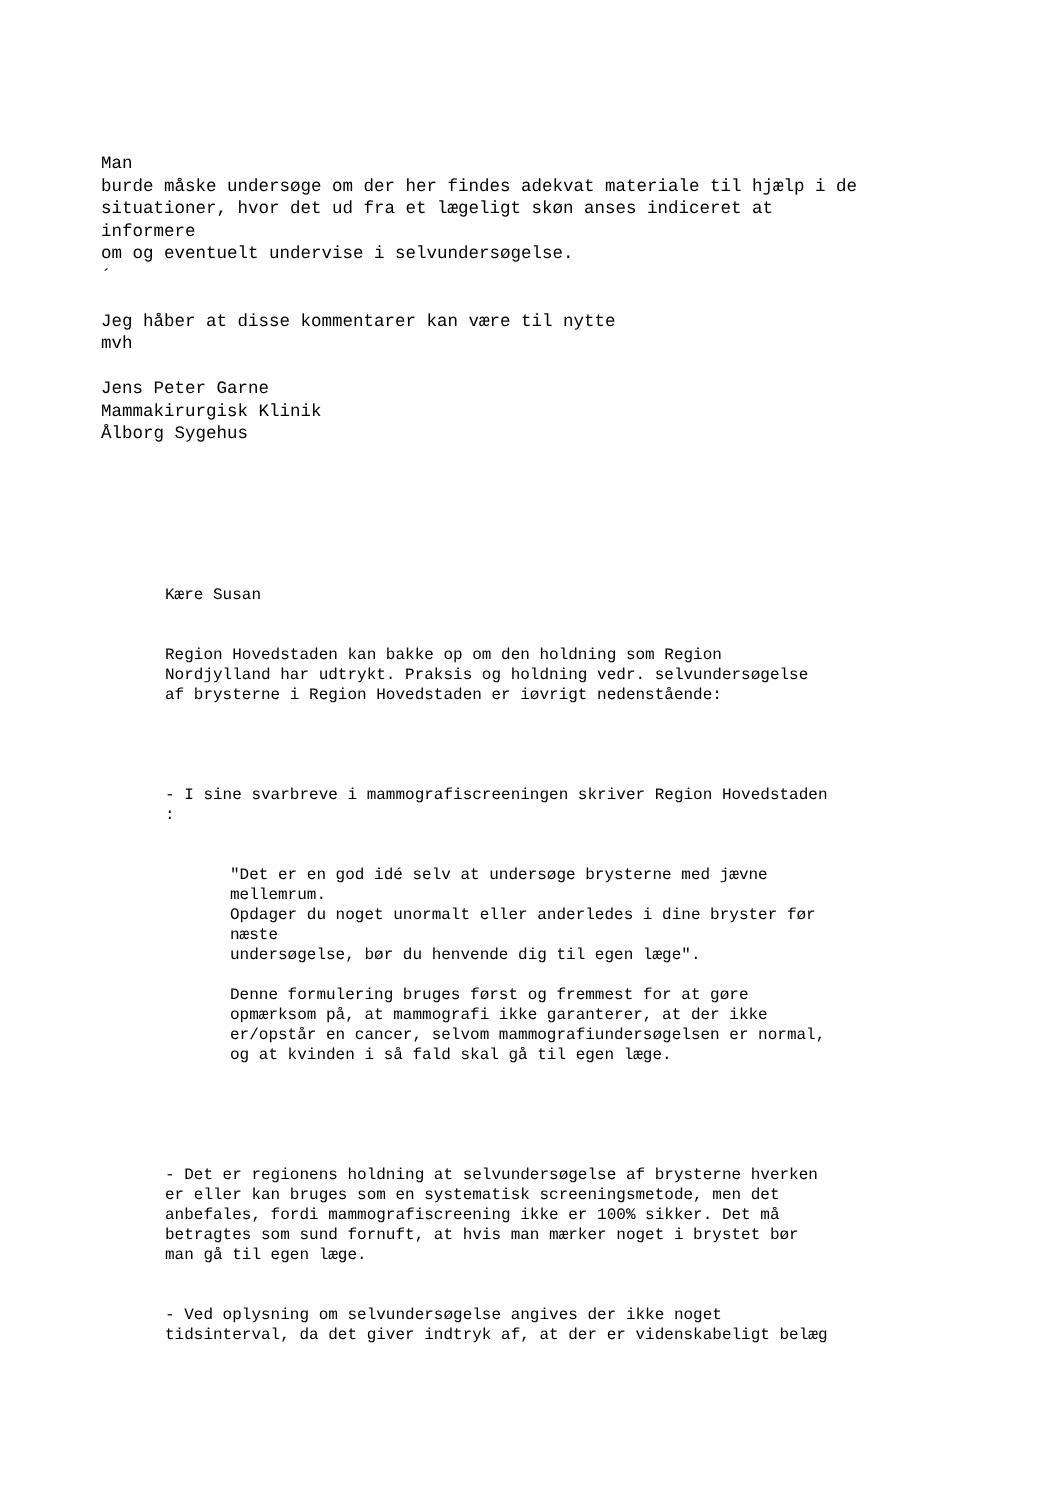Man burde måske undersøge om der her findes adekvat materiale til hjælp i de situationer, hvor det ud fra et lægeligt skøn anses indiceret at informere om og eventuelt undervise i selvundersøgelse. ´ Jeg håber at disse kommentarer kan være til nytte mvh Jens Peter Garne Mammakirurgisk Klinik Ålborg Sygehus
Kære Susan Region Hovedstaden kan bakke op om den holdning som Region Nordjylland har udtrykt. Praksis og holdning vedr. selvundersøgelse af brysterne i Region Hovedstaden er iøvrigt nedenstående: - I sine svarbreve i mammografiscreeningen skriver Region Hovedstaden :
"Det er en god idé selv at undersøge brysterne med jævne mellemrum. Opdager du noget unormalt eller anderledes i dine bryster før næste undersøgelse, bør du henvende dig til egen læge". Denne formulering bruges først og fremmest for at gøre opmærksom på, at mammografi ikke garanterer, at der ikke er/opstår en cancer, selvom mammografiundersøgelsen er normal, og at kvinden i så fald skal gå til egen læge.
- Det er regionens holdning at selvundersøgelse af brysterne hverken er eller kan bruges som en systematisk screeningsmetode, men det anbefales, fordi mammografiscreening ikke er 100% sikker. Det må betragtes som sund fornuft, at hvis man mærker noget i brystet bør man gå til egen læge. - Ved oplysning om selvundersøgelse angives der ikke noget tidsinterval, da det giver indtryk af, at der er videnskabeligt belæg